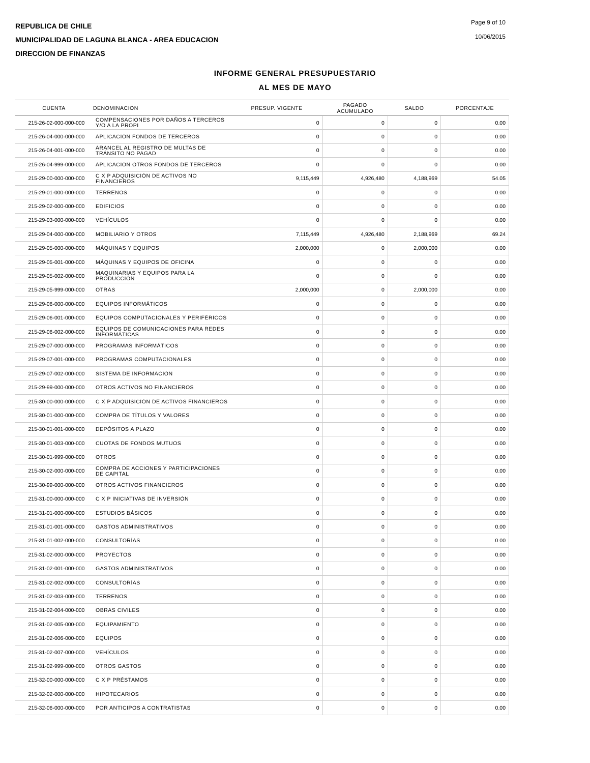REPUBLICA DE CHILE
MUNICIPALIDAD DE LAGUNA BLANCA - AREA EDUCACION
DIRECCION DE FINANZAS
Page 9 of 10
10/06/2015
INFORME GENERAL PRESUPUESTARIO
AL MES DE MAYO
| CUENTA | DENOMINACION | PRESUP. VIGENTE | PAGADO ACUMULADO | SALDO | PORCENTAJE |
| --- | --- | --- | --- | --- | --- |
| 215-26-02-000-000-000 | COMPENSACIONES POR DAÑOS A TERCEROS Y/O A LA PROPI | 0 | 0 | 0 | 0.00 |
| 215-26-04-000-000-000 | APLICACIÓN FONDOS DE TERCEROS | 0 | 0 | 0 | 0.00 |
| 215-26-04-001-000-000 | ARANCEL AL REGISTRO DE MULTAS DE TRÁNSITO NO PAGAD | 0 | 0 | 0 | 0.00 |
| 215-26-04-999-000-000 | APLICACIÓN OTROS FONDOS DE TERCEROS | 0 | 0 | 0 | 0.00 |
| 215-29-00-000-000-000 | C X P ADQUISICIÓN DE ACTIVOS NO FINANCIEROS | 9,115,449 | 4,926,480 | 4,188,969 | 54.05 |
| 215-29-01-000-000-000 | TERRENOS | 0 | 0 | 0 | 0.00 |
| 215-29-02-000-000-000 | EDIFICIOS | 0 | 0 | 0 | 0.00 |
| 215-29-03-000-000-000 | VEHÍCULOS | 0 | 0 | 0 | 0.00 |
| 215-29-04-000-000-000 | MOBILIARIO Y OTROS | 7,115,449 | 4,926,480 | 2,188,969 | 69.24 |
| 215-29-05-000-000-000 | MÁQUINAS Y EQUIPOS | 2,000,000 | 0 | 2,000,000 | 0.00 |
| 215-29-05-001-000-000 | MÁQUINAS Y EQUIPOS DE OFICINA | 0 | 0 | 0 | 0.00 |
| 215-29-05-002-000-000 | MAQUINARIAS Y EQUIPOS PARA LA PRODUCCIÓN | 0 | 0 | 0 | 0.00 |
| 215-29-05-999-000-000 | OTRAS | 2,000,000 | 0 | 2,000,000 | 0.00 |
| 215-29-06-000-000-000 | EQUIPOS INFORMÁTICOS | 0 | 0 | 0 | 0.00 |
| 215-29-06-001-000-000 | EQUIPOS COMPUTACIONALES Y PERIFÉRICOS | 0 | 0 | 0 | 0.00 |
| 215-29-06-002-000-000 | EQUIPOS DE COMUNICACIONES PARA REDES INFORMÁTICAS | 0 | 0 | 0 | 0.00 |
| 215-29-07-000-000-000 | PROGRAMAS INFORMÁTICOS | 0 | 0 | 0 | 0.00 |
| 215-29-07-001-000-000 | PROGRAMAS COMPUTACIONALES | 0 | 0 | 0 | 0.00 |
| 215-29-07-002-000-000 | SISTEMA DE INFORMACIÓN | 0 | 0 | 0 | 0.00 |
| 215-29-99-000-000-000 | OTROS ACTIVOS NO FINANCIEROS | 0 | 0 | 0 | 0.00 |
| 215-30-00-000-000-000 | C X P ADQUISICIÓN DE ACTIVOS FINANCIEROS | 0 | 0 | 0 | 0.00 |
| 215-30-01-000-000-000 | COMPRA DE TÍTULOS Y VALORES | 0 | 0 | 0 | 0.00 |
| 215-30-01-001-000-000 | DEPÓSITOS A PLAZO | 0 | 0 | 0 | 0.00 |
| 215-30-01-003-000-000 | CUOTAS DE FONDOS MUTUOS | 0 | 0 | 0 | 0.00 |
| 215-30-01-999-000-000 | OTROS | 0 | 0 | 0 | 0.00 |
| 215-30-02-000-000-000 | COMPRA DE ACCIONES Y PARTICIPACIONES DE CAPITAL | 0 | 0 | 0 | 0.00 |
| 215-30-99-000-000-000 | OTROS ACTIVOS FINANCIEROS | 0 | 0 | 0 | 0.00 |
| 215-31-00-000-000-000 | C X P INICIATIVAS DE INVERSIÓN | 0 | 0 | 0 | 0.00 |
| 215-31-01-000-000-000 | ESTUDIOS BÁSICOS | 0 | 0 | 0 | 0.00 |
| 215-31-01-001-000-000 | GASTOS ADMINISTRATIVOS | 0 | 0 | 0 | 0.00 |
| 215-31-01-002-000-000 | CONSULTORÍAS | 0 | 0 | 0 | 0.00 |
| 215-31-02-000-000-000 | PROYECTOS | 0 | 0 | 0 | 0.00 |
| 215-31-02-001-000-000 | GASTOS ADMINISTRATIVOS | 0 | 0 | 0 | 0.00 |
| 215-31-02-002-000-000 | CONSULTORÍAS | 0 | 0 | 0 | 0.00 |
| 215-31-02-003-000-000 | TERRENOS | 0 | 0 | 0 | 0.00 |
| 215-31-02-004-000-000 | OBRAS CIVILES | 0 | 0 | 0 | 0.00 |
| 215-31-02-005-000-000 | EQUIPAMIENTO | 0 | 0 | 0 | 0.00 |
| 215-31-02-006-000-000 | EQUIPOS | 0 | 0 | 0 | 0.00 |
| 215-31-02-007-000-000 | VEHÍCULOS | 0 | 0 | 0 | 0.00 |
| 215-31-02-999-000-000 | OTROS GASTOS | 0 | 0 | 0 | 0.00 |
| 215-32-00-000-000-000 | C X P PRÉSTAMOS | 0 | 0 | 0 | 0.00 |
| 215-32-02-000-000-000 | HIPOTECARIOS | 0 | 0 | 0 | 0.00 |
| 215-32-06-000-000-000 | POR ANTICIPOS A CONTRATISTAS | 0 | 0 | 0 | 0.00 |